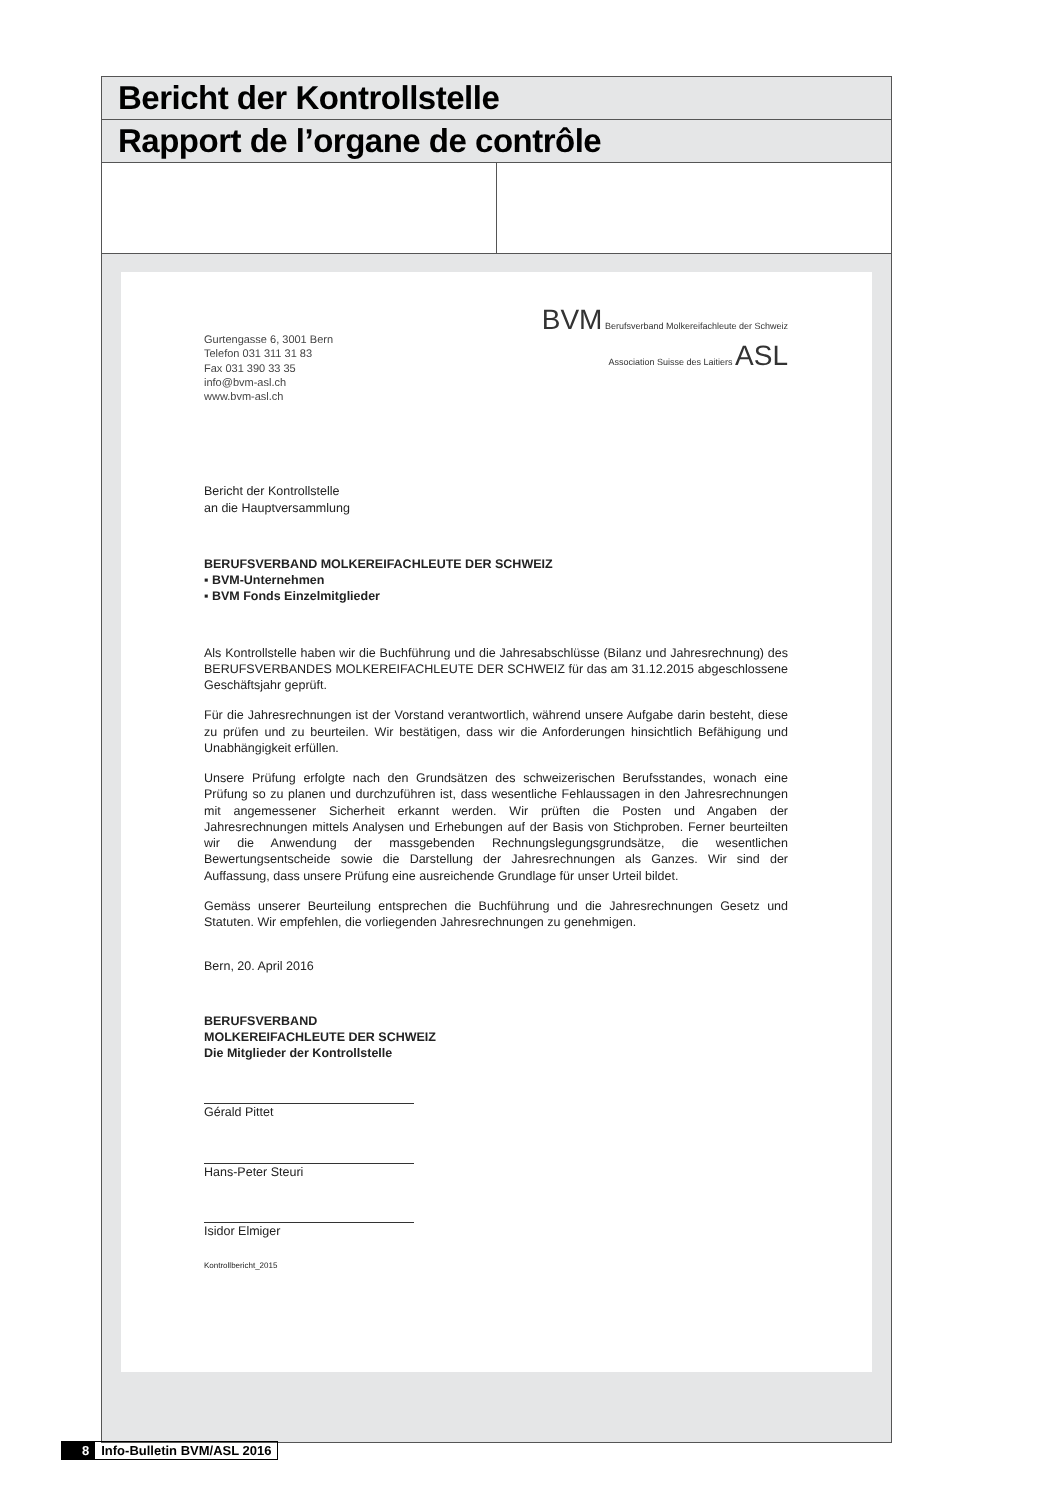Bericht der Kontrollstelle
Rapport de l’organe de contrôle
Gurtengasse 6, 3001 Bern
Telefon 031 311 31 83
Fax 031 390 33 35
info@bvm-asl.ch
www.bvm-asl.ch
BVM Berufsverband Molkereifachleute der Schweiz
Association Suisse des Laitiers ASL
Bericht der Kontrollstelle
an die Hauptversammlung
BERUFSVERBAND MOLKEREIFACHLEUTE DER SCHWEIZ
▪ BVM-Unternehmen
▪ BVM Fonds Einzelmitglieder
Als Kontrollstelle haben wir die Buchführung und die Jahresabschlüsse (Bilanz und Jahresrechnung) des BERUFSVERBANDES MOLKEREIFACHLEUTE DER SCHWEIZ für das am 31.12.2015 abgeschlossene Geschäftsjahr geprüft.
Für die Jahresrechnungen ist der Vorstand verantwortlich, während unsere Aufgabe darin besteht, diese zu prüfen und zu beurteilen. Wir bestätigen, dass wir die Anforderungen hinsichtlich Befähigung und Unabhängigkeit erfüllen.
Unsere Prüfung erfolgte nach den Grundsätzen des schweizerischen Berufsstandes, wonach eine Prüfung so zu planen und durchzuführen ist, dass wesentliche Fehlaussagen in den Jahresrechnungen mit angemessener Sicherheit erkannt werden. Wir prüften die Posten und Angaben der Jahresrechnungen mittels Analysen und Erhebungen auf der Basis von Stichproben. Ferner beurteilten wir die Anwendung der massgebenden Rechnungslegungsgrundsätze, die wesentlichen Bewertungsentscheide sowie die Darstellung der Jahresrechnungen als Ganzes. Wir sind der Auffassung, dass unsere Prüfung eine ausreichende Grundlage für unser Urteil bildet.
Gemäss unserer Beurteilung entsprechen die Buchführung und die Jahresrechnungen Gesetz und Statuten. Wir empfehlen, die vorliegenden Jahresrechnungen zu genehmigen.
Bern, 20. April 2016
BERUFSVERBAND
MOLKEREIFACHLEUTE DER SCHWEIZ
Die Mitglieder der Kontrollstelle
Gérald Pittet
Hans-Peter Steuri
Isidor Elmiger
Kontrollbericht_2015
8 Info-Bulletin BVM/ASL 2016